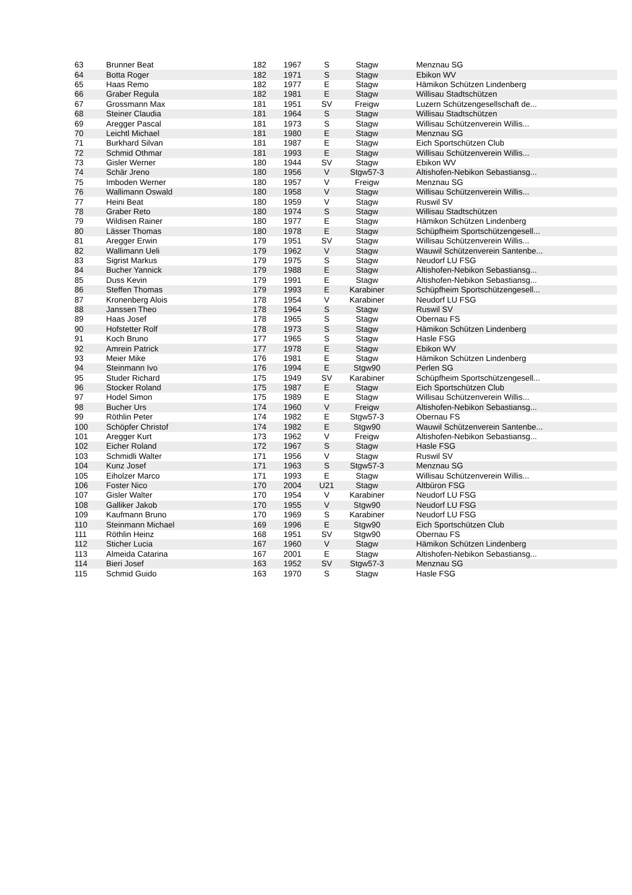| 63 | Brunner Beat | 182 | 1967 | S | Stagw | Menznau SG |
| 64 | Botta Roger | 182 | 1971 | S | Stagw | Ebikon WV |
| 65 | Haas Remo | 182 | 1977 | E | Stagw | Hämikon Schützen Lindenberg |
| 66 | Graber Regula | 182 | 1981 | E | Stagw | Willisau Stadtschützen |
| 67 | Grossmann Max | 181 | 1951 | SV | Freigw | Luzern Schützengesellschaft de... |
| 68 | Steiner Claudia | 181 | 1964 | S | Stagw | Willisau Stadtschützen |
| 69 | Aregger Pascal | 181 | 1973 | S | Stagw | Willisau Schützenverein Willis... |
| 70 | Leichtl Michael | 181 | 1980 | E | Stagw | Menznau SG |
| 71 | Burkhard Silvan | 181 | 1987 | E | Stagw | Eich Sportschützen Club |
| 72 | Schmid Othmar | 181 | 1993 | E | Stagw | Willisau Schützenverein Willis... |
| 73 | Gisler Werner | 180 | 1944 | SV | Stagw | Ebikon WV |
| 74 | Schär Jreno | 180 | 1956 | V | Stgw57-3 | Altishofen-Nebikon Sebastiansg... |
| 75 | Imboden Werner | 180 | 1957 | V | Freigw | Menznau SG |
| 76 | Wallimann Oswald | 180 | 1958 | V | Stagw | Willisau Schützenverein Willis... |
| 77 | Heini Beat | 180 | 1959 | V | Stagw | Ruswil SV |
| 78 | Graber Reto | 180 | 1974 | S | Stagw | Willisau Stadtschützen |
| 79 | Wildisen Rainer | 180 | 1977 | E | Stagw | Hämikon Schützen Lindenberg |
| 80 | Lässer Thomas | 180 | 1978 | E | Stagw | Schüpfheim Sportschützengesell... |
| 81 | Aregger Erwin | 179 | 1951 | SV | Stagw | Willisau Schützenverein Willis... |
| 82 | Wallimann Ueli | 179 | 1962 | V | Stagw | Wauwil Schützenverein Santenbe... |
| 83 | Sigrist Markus | 179 | 1975 | S | Stagw | Neudorf LU FSG |
| 84 | Bucher Yannick | 179 | 1988 | E | Stagw | Altishofen-Nebikon Sebastiansg... |
| 85 | Duss Kevin | 179 | 1991 | E | Stagw | Altishofen-Nebikon Sebastiansg... |
| 86 | Steffen Thomas | 179 | 1993 | E | Karabiner | Schüpfheim Sportschützengesell... |
| 87 | Kronenberg Alois | 178 | 1954 | V | Karabiner | Neudorf LU FSG |
| 88 | Janssen Theo | 178 | 1964 | S | Stagw | Ruswil SV |
| 89 | Haas Josef | 178 | 1965 | S | Stagw | Obernau FS |
| 90 | Hofstetter Rolf | 178 | 1973 | S | Stagw | Hämikon Schützen Lindenberg |
| 91 | Koch Bruno | 177 | 1965 | S | Stagw | Hasle FSG |
| 92 | Amrein Patrick | 177 | 1978 | E | Stagw | Ebikon WV |
| 93 | Meier Mike | 176 | 1981 | E | Stagw | Hämikon Schützen Lindenberg |
| 94 | Steinmann Ivo | 176 | 1994 | E | Stgw90 | Perlen SG |
| 95 | Studer Richard | 175 | 1949 | SV | Karabiner | Schüpfheim Sportschützengesell... |
| 96 | Stocker Roland | 175 | 1987 | E | Stagw | Eich Sportschützen Club |
| 97 | Hodel Simon | 175 | 1989 | E | Stagw | Willisau Schützenverein Willis... |
| 98 | Bucher Urs | 174 | 1960 | V | Freigw | Altishofen-Nebikon Sebastiansg... |
| 99 | Röthlin Peter | 174 | 1982 | E | Stgw57-3 | Obernau FS |
| 100 | Schöpfer Christof | 174 | 1982 | E | Stgw90 | Wauwil Schützenverein Santenbe... |
| 101 | Aregger Kurt | 173 | 1962 | V | Freigw | Altishofen-Nebikon Sebastiansg... |
| 102 | Eicher Roland | 172 | 1967 | S | Stagw | Hasle FSG |
| 103 | Schmidli Walter | 171 | 1956 | V | Stagw | Ruswil SV |
| 104 | Kunz Josef | 171 | 1963 | S | Stgw57-3 | Menznau SG |
| 105 | Eiholzer Marco | 171 | 1993 | E | Stagw | Willisau Schützenverein Willis... |
| 106 | Foster Nico | 170 | 2004 | U21 | Stagw | Altbüron FSG |
| 107 | Gisler Walter | 170 | 1954 | V | Karabiner | Neudorf LU FSG |
| 108 | Galliker Jakob | 170 | 1955 | V | Stgw90 | Neudorf LU FSG |
| 109 | Kaufmann Bruno | 170 | 1969 | S | Karabiner | Neudorf LU FSG |
| 110 | Steinmann Michael | 169 | 1996 | E | Stgw90 | Eich Sportschützen Club |
| 111 | Röthlin Heinz | 168 | 1951 | SV | Stgw90 | Obernau FS |
| 112 | Sticher Lucia | 167 | 1960 | V | Stagw | Hämikon Schützen Lindenberg |
| 113 | Almeida Catarina | 167 | 2001 | E | Stagw | Altishofen-Nebikon Sebastiansg... |
| 114 | Bieri Josef | 163 | 1952 | SV | Stgw57-3 | Menznau SG |
| 115 | Schmid Guido | 163 | 1970 | S | Stagw | Hasle FSG |